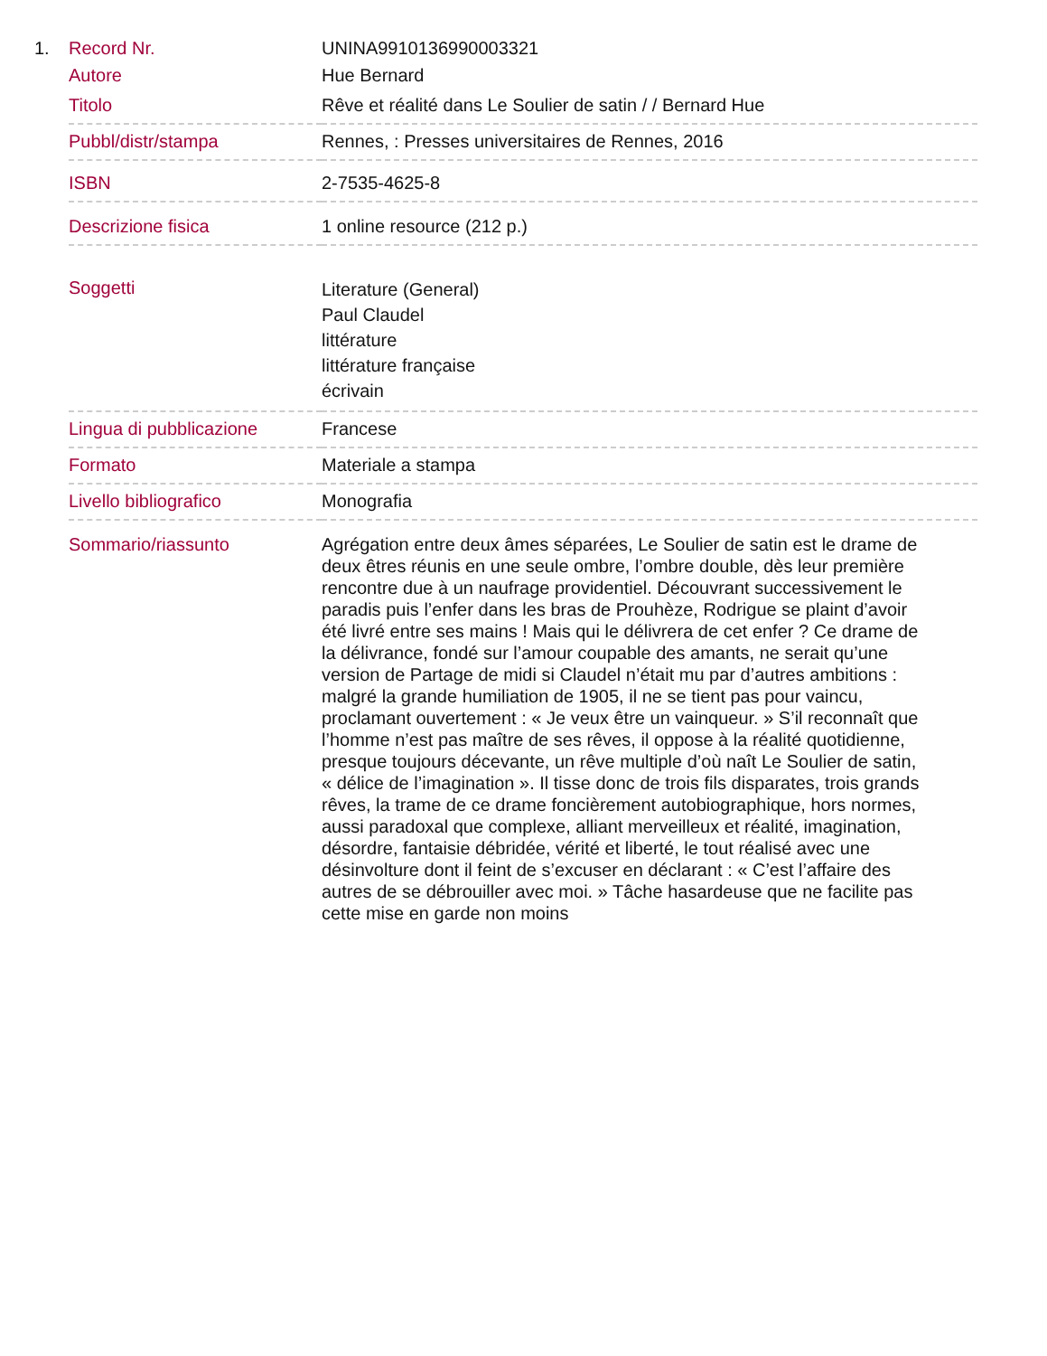1.
| Record Nr. | UNINA9910136990003321 |
| Autore | Hue Bernard |
| Titolo | Rêve et réalité dans Le Soulier de satin / / Bernard Hue |
| Pubbl/distr/stampa | Rennes, : Presses universitaires de Rennes, 2016 |
| ISBN | 2-7535-4625-8 |
| Descrizione fisica | 1 online resource (212 p.) |
| Soggetti | Literature (General) Paul Claudel littérature littérature française écrivain |
| Lingua di pubblicazione | Francese |
| Formato | Materiale a stampa |
| Livello bibliografico | Monografia |
| Sommario/riassunto | Agrégation entre deux âmes séparées, Le Soulier de satin est le drame de deux êtres réunis en une seule ombre, l’ombre double, dès leur première rencontre due à un naufrage providentiel. Découvrant successivement le paradis puis l’enfer dans les bras de Prouhèze, Rodrigue se plaint d’avoir été livré entre ses mains ! Mais qui le délivrera de cet enfer ? Ce drame de la délivrance, fondé sur l’amour coupable des amants, ne serait qu’une version de Partage de midi si Claudel n’était mu par d’autres ambitions : malgré la grande humiliation de 1905, il ne se tient pas pour vaincu, proclamant ouvertement : « Je veux être un vainqueur. » S’il reconnaît que l’homme n’est pas maître de ses rêves, il oppose à la réalité quotidienne, presque toujours décevante, un rêve multiple d’où naît Le Soulier de satin, « délice de l’imagination ». Il tisse donc de trois fils disparates, trois grands rêves, la trame de ce drame foncièrement autobiographique, hors normes, aussi paradoxal que complexe, alliant merveilleux et réalité, imagination, désordre, fantaisie débridée, vérité et liberté, le tout réalisé avec une désinvolture dont il feint de s’excuser en déclarant : « C’est l’affaire des autres de se débrouiller avec moi. » Tâche hasardeuse que ne facilite pas cette mise en garde non moins |